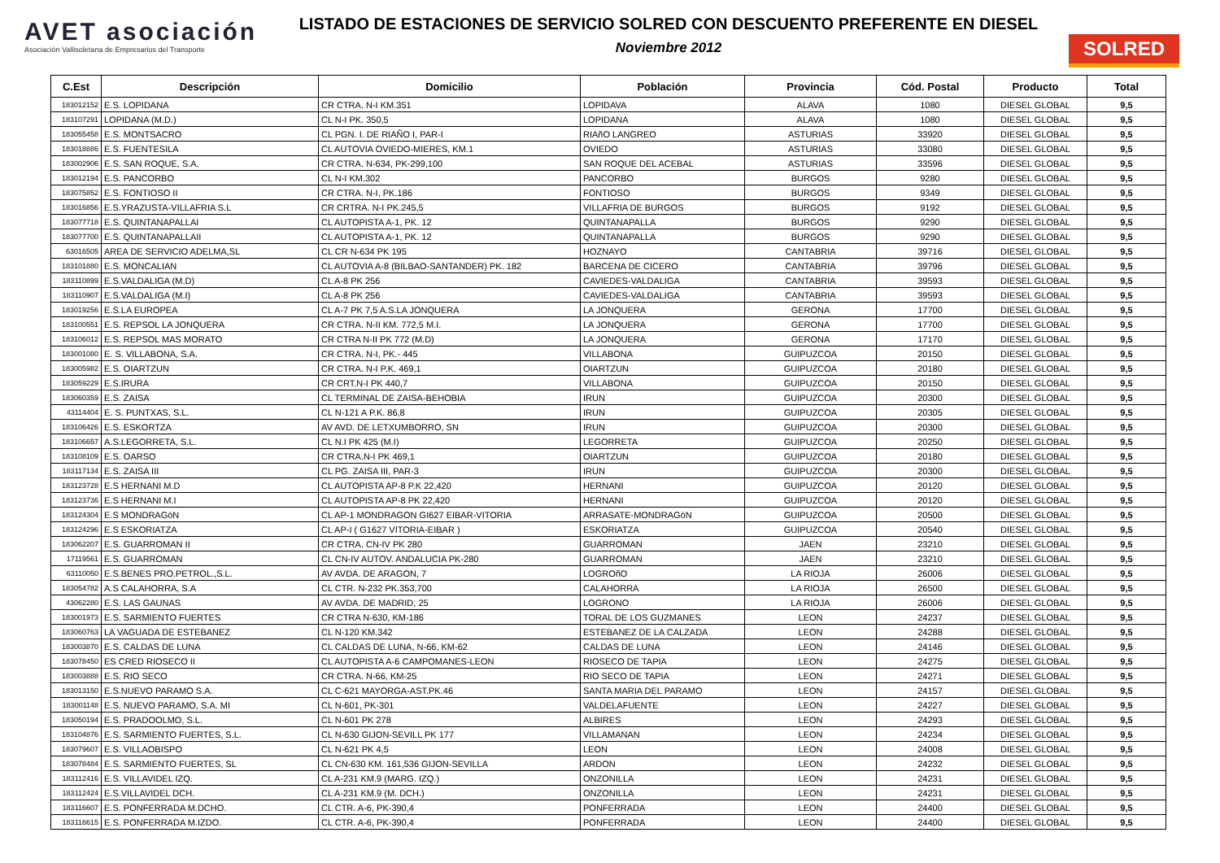AVET asociación
Asociación Vallisoletana de Empresarios del Transporte
LISTADO DE ESTACIONES DE SERVICIO SOLRED CON DESCUENTO PREFERENTE EN DIESEL
Noviembre 2012
SOLRED
| C.Est | Descripción | Domicilio | Población | Provincia | Cód. Postal | Producto | Total |
| --- | --- | --- | --- | --- | --- | --- | --- |
| 183012152 | E.S. LOPIDANA | CR CTRA. N-I KM.351 | LOPIDAVA | ALAVA | 1080 | DIESEL GLOBAL | 9,5 |
| 183107291 | LOPIDANA (M.D.) | CL N-I PK. 350,5 | LOPIDANA | ALAVA | 1080 | DIESEL GLOBAL | 9,5 |
| 183055458 | E.S. MONTSACRO | CL PGN. I. DE RIAÑO I, PAR-I | RIAñO LANGREO | ASTURIAS | 33920 | DIESEL GLOBAL | 9,5 |
| 183018886 | E.S. FUENTESILA | CL AUTOVIA OVIEDO-MIERES, KM.1 | OVIEDO | ASTURIAS | 33080 | DIESEL GLOBAL | 9,5 |
| 183002906 | E.S. SAN ROQUE, S.A. | CR CTRA. N-634, PK-299,100 | SAN ROQUE DEL ACEBAL | ASTURIAS | 33596 | DIESEL GLOBAL | 9,5 |
| 183012194 | E.S. PANCORBO | CL N-I KM.302 | PANCORBO | BURGOS | 9280 | DIESEL GLOBAL | 9,5 |
| 183075852 | E.S. FONTIOSO II | CR CTRA. N-I, PK.186 | FONTIOSO | BURGOS | 9349 | DIESEL GLOBAL | 9,5 |
| 183016856 | E.S.YRAZUSTA-VILLAFRIA S.L | CR CRTRA. N-I PK.245,5 | VILLAFRIA DE BURGOS | BURGOS | 9192 | DIESEL GLOBAL | 9,5 |
| 183077718 | E.S. QUINTANAPALLAI | CL AUTOPISTA A-1, PK. 12 | QUINTANAPALLA | BURGOS | 9290 | DIESEL GLOBAL | 9,5 |
| 183077700 | E.S. QUINTANAPALLAII | CL AUTOPISTA A-1, PK. 12 | QUINTANAPALLA | BURGOS | 9290 | DIESEL GLOBAL | 9,5 |
| 63016505 | AREA DE SERVICIO ADELMA,SL | CL CR N-634 PK 195 | HOZNAYO | CANTABRIA | 39716 | DIESEL GLOBAL | 9,5 |
| 183101880 | E.S. MONCALIAN | CL AUTOVIA A-8 (BILBAO-SANTANDER) PK. 182 | BARCENA DE CICERO | CANTABRIA | 39796 | DIESEL GLOBAL | 9,5 |
| 183110899 | E.S.VALDALIGA (M.D) | CL A-8 PK 256 | CAVIEDES-VALDALIGA | CANTABRIA | 39593 | DIESEL GLOBAL | 9,5 |
| 183110907 | E.S.VALDALIGA (M.I) | CL A-8 PK 256 | CAVIEDES-VALDALIGA | CANTABRIA | 39593 | DIESEL GLOBAL | 9,5 |
| 183019256 | E.S.LA EUROPEA | CL A-7 PK 7,5 A.S.LA JONQUERA | LA JONQUERA | GERONA | 17700 | DIESEL GLOBAL | 9,5 |
| 183100551 | E.S. REPSOL LA JONQUERA | CR CTRA. N-II KM. 772,5 M.I. | LA JONQUERA | GERONA | 17700 | DIESEL GLOBAL | 9,5 |
| 183106012 | E.S. REPSOL MAS MORATO | CR CTRA N-II PK 772 (M.D) | LA JONQUERA | GERONA | 17170 | DIESEL GLOBAL | 9,5 |
| 183001080 | E. S. VILLABONA, S.A. | CR CTRA. N-I, PK.- 445 | VILLABONA | GUIPUZCOA | 20150 | DIESEL GLOBAL | 9,5 |
| 183005982 | E.S. OIARTZUN | CR CTRA. N-I P.K. 469,1 | OIARTZUN | GUIPUZCOA | 20180 | DIESEL GLOBAL | 9,5 |
| 183059229 | E.S.IRURA | CR CRT.N-I PK 440,7 | VILLABONA | GUIPUZCOA | 20150 | DIESEL GLOBAL | 9,5 |
| 183060359 | E.S. ZAISA | CL TERMINAL DE ZAISA-BEHOBIA | IRUN | GUIPUZCOA | 20300 | DIESEL GLOBAL | 9,5 |
| 43114404 | E. S. PUNTXAS, S.L. | CL N-121 A P.K. 86,8 | IRUN | GUIPUZCOA | 20305 | DIESEL GLOBAL | 9,5 |
| 183106426 | E.S. ESKORTZA | AV AVD. DE LETXUMBORRO, SN | IRUN | GUIPUZCOA | 20300 | DIESEL GLOBAL | 9,5 |
| 183106657 | A.S.LEGORRETA, S.L. | CL N.I PK 425 (M.I) | LEGORRETA | GUIPUZCOA | 20250 | DIESEL GLOBAL | 9,5 |
| 183108109 | E.S. OARSO | CR CTRA.N-I PK 469,1 | OIARTZUN | GUIPUZCOA | 20180 | DIESEL GLOBAL | 9,5 |
| 183117134 | E.S. ZAISA III | CL PG. ZAISA III, PAR-3 | IRUN | GUIPUZCOA | 20300 | DIESEL GLOBAL | 9,5 |
| 183123728 | E.S HERNANI M.D | CL AUTOPISTA AP-8 P.K 22,420 | HERNANI | GUIPUZCOA | 20120 | DIESEL GLOBAL | 9,5 |
| 183123736 | E.S HERNANI M.I | CL AUTOPISTA AP-8 PK 22,420 | HERNANI | GUIPUZCOA | 20120 | DIESEL GLOBAL | 9,5 |
| 183124304 | E.S MONDRAGóN | CL AP-1 MONDRAGON GI627 EIBAR-VITORIA | ARRASATE-MONDRAGóN | GUIPUZCOA | 20500 | DIESEL GLOBAL | 9,5 |
| 183124296 | E.S ESKORIATZA | CL AP-I ( G1627 VITORIA-EIBAR ) | ESKORIATZA | GUIPUZCOA | 20540 | DIESEL GLOBAL | 9,5 |
| 183062207 | E.S. GUARROMAN II | CR CTRA. CN-IV PK 280 | GUARROMAN | JAEN | 23210 | DIESEL GLOBAL | 9,5 |
| 17119561 | E.S. GUARROMAN | CL CN-IV AUTOV. ANDALUCIA PK-280 | GUARROMAN | JAEN | 23210 | DIESEL GLOBAL | 9,5 |
| 63110050 | E.S.BENES PRO.PETROL.,S.L. | AV AVDA. DE ARAGON, 7 | LOGROñO | LA RIOJA | 26006 | DIESEL GLOBAL | 9,5 |
| 183054782 | A.S CALAHORRA, S.A | CL CTR. N-232 PK.353,700 | CALAHORRA | LA RIOJA | 26500 | DIESEL GLOBAL | 9,5 |
| 43062280 | E.S. LAS GAUNAS | AV AVDA. DE MADRID, 25 | LOGRONO | LA RIOJA | 26006 | DIESEL GLOBAL | 9,5 |
| 183001973 | E.S. SARMIENTO FUERTES | CR CTRA N-630, KM-186 | TORAL DE LOS GUZMANES | LEON | 24237 | DIESEL GLOBAL | 9,5 |
| 183060763 | LA VAGUADA DE ESTEBANEZ | CL N-120 KM.342 | ESTEBANEZ DE LA CALZADA | LEON | 24288 | DIESEL GLOBAL | 9,5 |
| 183003870 | E.S. CALDAS DE LUNA | CL CALDAS DE LUNA, N-66, KM-62 | CALDAS DE LUNA | LEON | 24146 | DIESEL GLOBAL | 9,5 |
| 183078450 | ES CRED RIOSECO II | CL AUTOPISTA A-6 CAMPOMANES-LEON | RIOSECO DE TAPIA | LEON | 24275 | DIESEL GLOBAL | 9,5 |
| 183003888 | E.S. RIO SECO | CR CTRA. N-66, KM-25 | RIO SECO DE TAPIA | LEON | 24271 | DIESEL GLOBAL | 9,5 |
| 183013150 | E.S.NUEVO PARAMO S.A. | CL C-621 MAYORGA-AST.PK.46 | SANTA MARIA DEL PARAMO | LEON | 24157 | DIESEL GLOBAL | 9,5 |
| 183001148 | E.S. NUEVO PARAMO, S.A. MI | CL N-601, PK-301 | VALDELAFUENTE | LEON | 24227 | DIESEL GLOBAL | 9,5 |
| 183050194 | E.S. PRADOOLMO, S.L. | CL N-601 PK 278 | ALBIRES | LEON | 24293 | DIESEL GLOBAL | 9,5 |
| 183104876 | E.S. SARMIENTO FUERTES, S.L. | CL N-630 GIJON-SEVILL PK 177 | VILLAMANAN | LEON | 24234 | DIESEL GLOBAL | 9,5 |
| 183079607 | E.S. VILLAOBISPO | CL N-621 PK 4,5 | LEON | LEON | 24008 | DIESEL GLOBAL | 9,5 |
| 183078484 | E.S. SARMIENTO FUERTES, SL | CL CN-630 KM. 161,536 GIJON-SEVILLA | ARDON | LEON | 24232 | DIESEL GLOBAL | 9,5 |
| 183112416 | E.S. VILLAVIDEL IZQ. | CL A-231 KM.9 (MARG. IZQ.) | ONZONILLA | LEON | 24231 | DIESEL GLOBAL | 9,5 |
| 183112424 | E.S.VILLAVIDEL DCH. | CL A-231 KM.9 (M. DCH.) | ONZONILLA | LEON | 24231 | DIESEL GLOBAL | 9,5 |
| 183116607 | E.S. PONFERRADA M.DCHO. | CL CTR. A-6, PK-390,4 | PONFERRADA | LEON | 24400 | DIESEL GLOBAL | 9,5 |
| 183116615 | E.S. PONFERRADA M.IZDO. | CL CTR. A-6, PK-390,4 | PONFERRADA | LEON | 24400 | DIESEL GLOBAL | 9,5 |